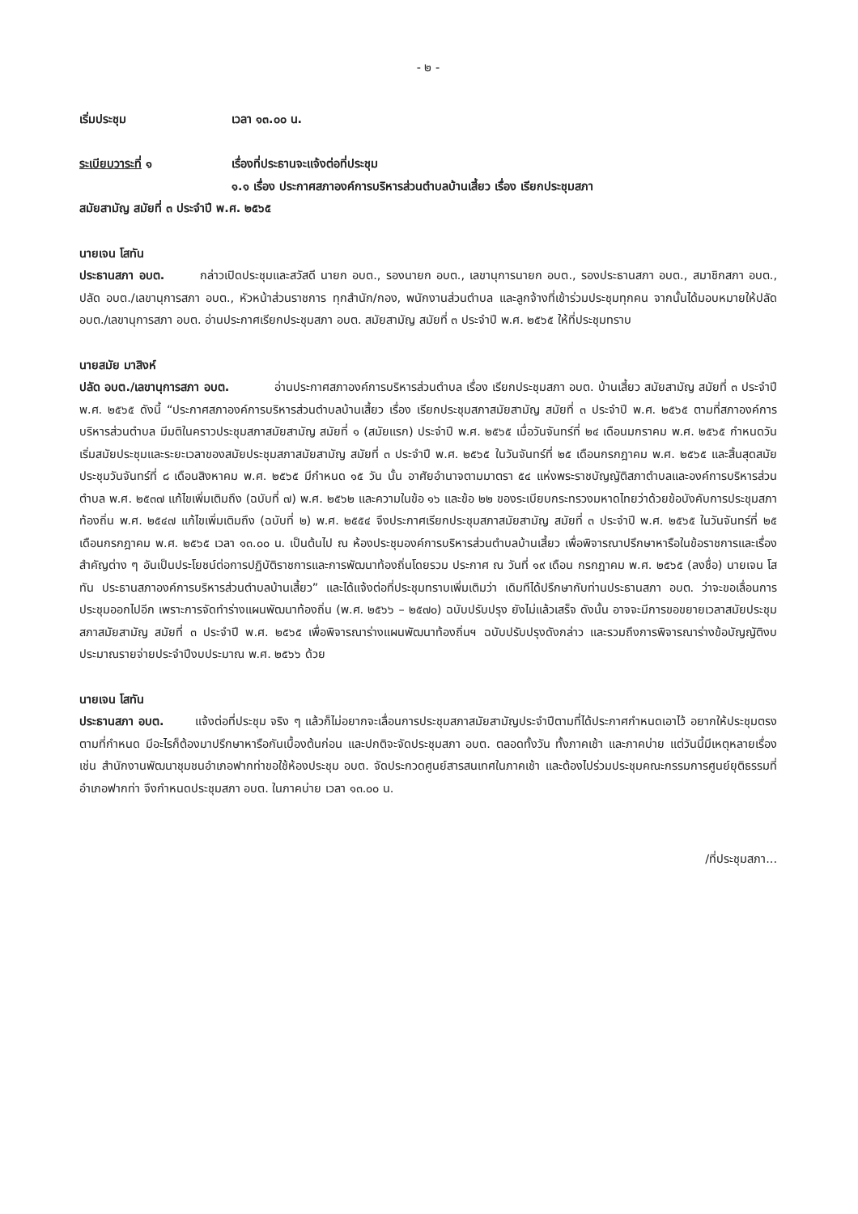- ๒ -
เริ่มประชุม เวลา ๑๓.๐๐ น.
ระเบียบวาระที่ ๑ เรื่องที่ประธานจะแจ้งต่อที่ประชุม
๑.๑ เรื่อง ประกาศสภาองค์การบริหารส่วนตำบลบ้านเสี้ยว เรื่อง เรียกประชุมสภา
สมัยสามัญ สมัยที่ ๓ ประจำปี พ.ศ. ๒๕๖๕
นายเจน โสทัน
ประธานสภา อบต. กล่าวเปิดประชุมและสวัสดี นายก อบต., รองนายก อบต., เลขานุการนายก อบต., รองประธานสภา อบต., สมาชิกสภา อบต., ปลัด อบต./เลขานุการสภา อบต., หัวหน้าส่วนราชการ ทุกสำนัก/กอง, พนักงานส่วนตำบล และลูกจ้างที่เข้าร่วมประชุมทุกคน จากนั้นได้มอบหมายให้ปลัด อบต./เลขานุการสภา อบต. อ่านประกาศเรียกประชุมสภา อบต. สมัยสามัญ สมัยที่ ๓ ประจำปี พ.ศ. ๒๕๖๕ ให้ที่ประชุมทราบ
นายสมัย มาสิงห์
ปลัด อบต./เลขานุการสภา อบต. อ่านประกาศสภาองค์การบริหารส่วนตำบล เรื่อง เรียกประชุมสภา อบต. บ้านเสี้ยว สมัยสามัญ สมัยที่ ๓ ประจำปี พ.ศ. ๒๕๖๕ ดังนี้ “ประกาศสภาองค์การบริหารส่วนตำบลบ้านเสี้ยว เรื่อง เรียกประชุมสภาสมัยสามัญ สมัยที่ ๓ ประจำปี พ.ศ. ๒๕๖๕ ตามที่สภาองค์การบริหารส่วนตำบล มีมติในคราวประชุมสภาสมัยสามัญ สมัยที่ ๑ (สมัยแรก) ประจำปี พ.ศ. ๒๕๖๕ เมื่อวันจันทร์ที่ ๒๔ เดือนมกราคม พ.ศ. ๒๕๖๕ กำหนดวันเริ่มสมัยประชุมและระยะเวลาของสมัยประชุมสภาสมัยสามัญ สมัยที่ ๓ ประจำปี พ.ศ. ๒๕๖๕ ในวันจันทร์ที่ ๒๕ เดือนกรกฎาคม พ.ศ. ๒๕๖๕ และสิ้นสุดสมัยประชุมวันจันทร์ที่ ๘ เดือนสิงหาคม พ.ศ. ๒๕๖๕ มีกำหนด ๑๕ วัน นั้น อาศัยอำนาจตามมาตรา ๕๔ แห่งพระราชบัญญัติสภาตำบลและองค์การบริหารส่วนตำบล พ.ศ. ๒๕๓๗ แก้ไขเพิ่มเติมถึง (ฉบับที่ ๗) พ.ศ. ๒๕๖๒ และความในข้อ ๑๖ และข้อ ๒๒ ของระเบียบกระทรวงมหาดไทยว่าด้วยข้อบังคับการประชุมสภาท้องถิ่น พ.ศ. ๒๕๔๗ แก้ไขเพิ่มเติมถึง (ฉบับที่ ๒) พ.ศ. ๒๕๕๔ จึงประกาศเรียกประชุมสภาสมัยสามัญ สมัยที่ ๓ ประจำปี พ.ศ. ๒๕๖๕ ในวันจันทร์ที่ ๒๕ เดือนกรกฎาคม พ.ศ. ๒๕๖๕ เวลา ๑๓.๐๐ น. เป็นต้นไป ณ ห้องประชุมองค์การบริหารส่วนตำบลบ้านเสี้ยว เพื่อพิจารณาปรึกษาหารือในข้อราชการและเรื่องสำคัญต่าง ๆ อันเป็นประโยชน์ต่อการปฏิบัติราชการและการพัฒนาท้องถิ่นโดยรวม ประกาศ ณ วันที่ ๑๙ เดือน กรกฎาคม พ.ศ. ๒๕๖๕ (ลงชื่อ) นายเจน โสทัน ประธานสภาองค์การบริหารส่วนตำบลบ้านเสี้ยว” และได้แจ้งต่อที่ประชุมทราบเพิ่มเติมว่า เดิมทีได้ปรึกษากับท่านประธานสภา อบต. ว่าจะขอเลื่อนการประชุมออกไปอีก เพราะการจัดทำร่างแผนพัฒนาท้องถิ่น (พ.ศ. ๒๕๖๖ – ๒๕๗๐) ฉบับปรับปรุง ยังไม่แล้วเสร็จ ดังนั้น อาจจะมีการขอขยายเวลาสมัยประชุมสภาสมัยสามัญ สมัยที่ ๓ ประจำปี พ.ศ. ๒๕๖๕ เพื่อพิจารณาร่างแผนพัฒนาท้องถิ่นฯ ฉบับปรับปรุงดังกล่าว และรวมถึงการพิจารณาร่างข้อบัญญัติงบประมาณรายจ่ายประจำปีงบประมาณ พ.ศ. ๒๕๖๖ ด้วย
นายเจน โสทัน
ประธานสภา อบต. แจ้งต่อที่ประชุม จริง ๆ แล้วก็ไม่อยากจะเลื่อนการประชุมสภาสมัยสามัญประจำปีตามที่ได้ประกาศกำหนดเอาไว้ อยากให้ประชุมตรงตามที่กำหนด มีอะไรก็ต้องมาปรึกษาหารือกันเบื้องต้นก่อน และปกติจะจัดประชุมสภา อบต. ตลอดทั้งวัน ทั้งภาคเช้า และภาคบ่าย แต่วันนี้มีเหตุหลายเรื่อง เช่น สำนักงานพัฒนาชุมชนอำเภอฟากท่าขอใช้ห้องประชุม อบต. จัดประกวดศูนย์สารสนเทศในภาคเช้า และต้องไปร่วมประชุมคณะกรรมการศูนย์ยุติธรรมที่อำเภอฟากท่า จึงกำหนดประชุมสภา อบต. ในภาคบ่าย เวลา ๑๓.๐๐ น.
/ที่ประชุมสภา...